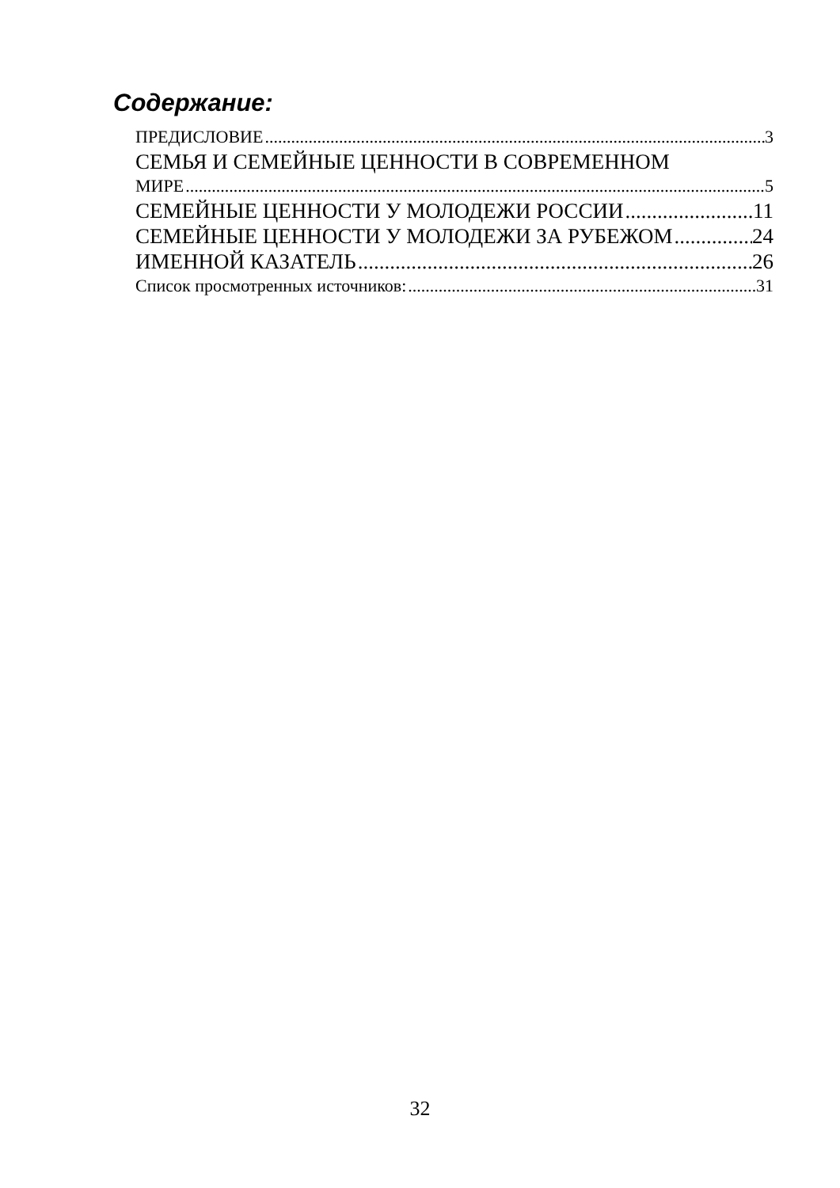Содержание:
ПРЕДИСЛОВИЕ 3
СЕМЬЯ И СЕМЕЙНЫЕ ЦЕННОСТИ В СОВРЕМЕННОМ
МИРЕ 5
СЕМЕЙНЫЕ ЦЕННОСТИ У МОЛОДЕЖИ РОССИИ 11
СЕМЕЙНЫЕ ЦЕННОСТИ У МОЛОДЕЖИ ЗА РУБЕЖОМ 24
ИМЕННОЙ КАЗАТЕЛЬ 26
Список просмотренных источников: 31
32